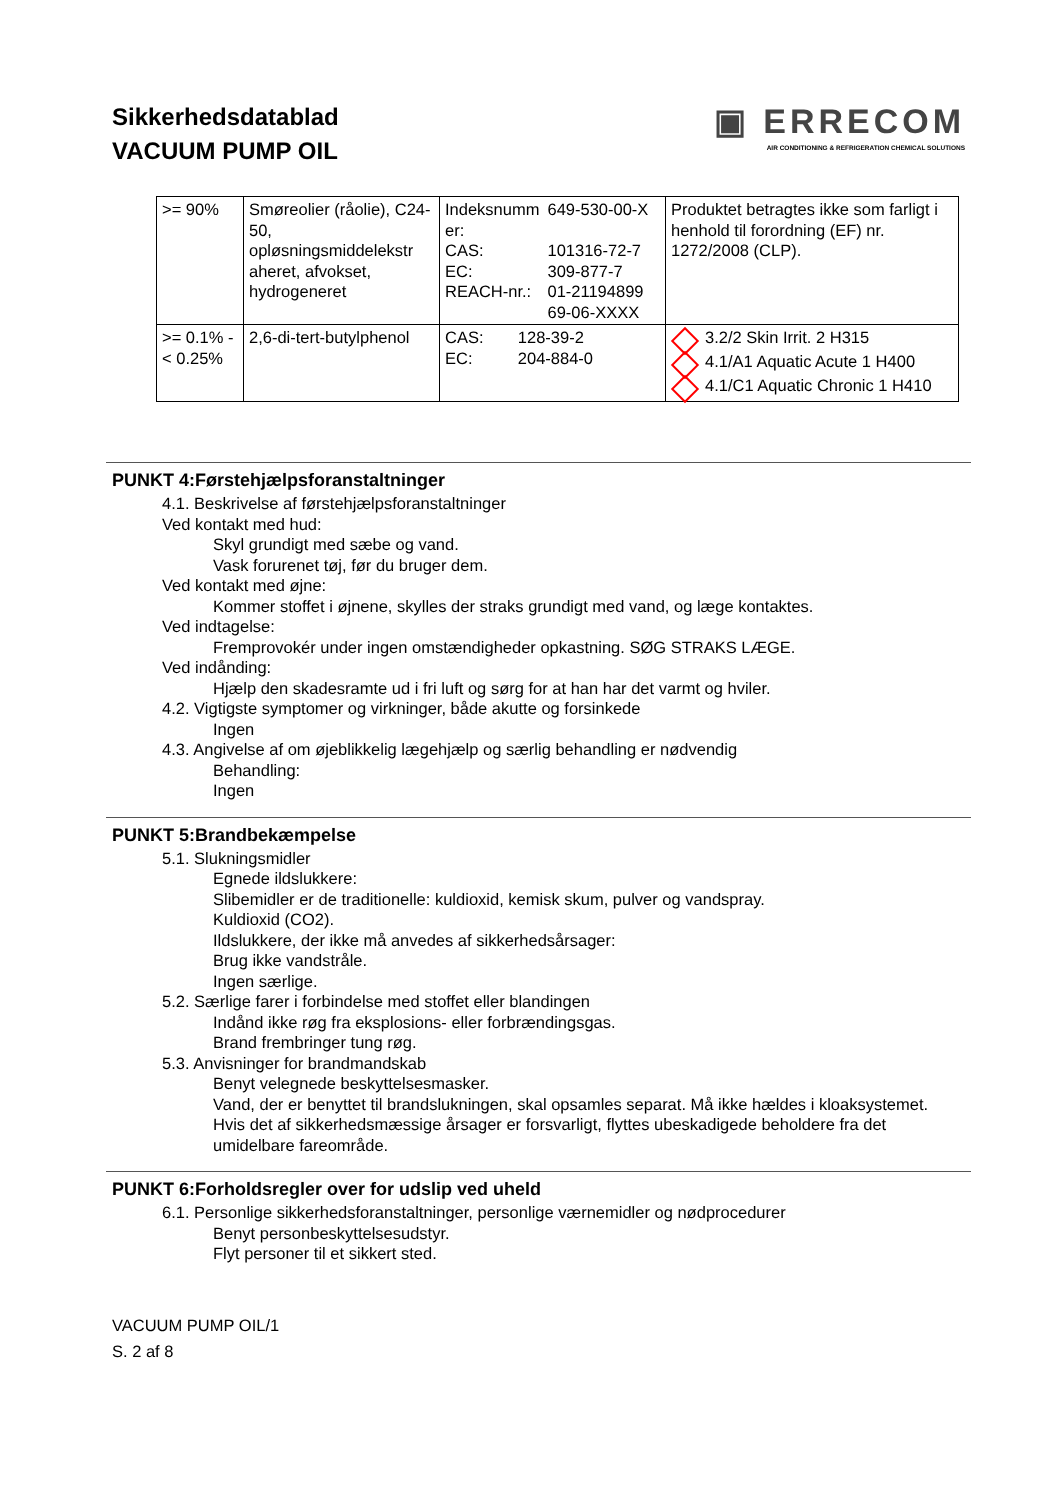Sikkerhedsdatablad
VACUUM PUMP OIL
▣ ERRECOM
AIR CONDITIONING & REFRIGERATION CHEMICAL SOLUTIONS
| >= 90% | Smøreolier (råolie), C24-50, opløsningsmiddelekstr aheret, afvokset, hydrogeneret | / Indeksnumm er: / 649-530-00-X / / CAS: / 101316-72-7 / / EC: / 309-877-7 / / REACH-nr.: / 01-21194899 69-06-XXXX / | Produktet betragtes ikke som farligt i henhold til forordning (EF) nr. 1272/2008 (CLP). |
| >= 0.1% - < 0.25% | 2,6-di-tert-butylphenol | / CAS: / 128-39-2 / / EC: / 204-884-0 / | 3.2/2 Skin Irrit. 2 H315 4.1/A1 Aquatic Acute 1 H400 4.1/C1 Aquatic Chronic 1 H410 |
PUNKT 4:Førstehjælpsforanstaltninger
4.1. Beskrivelse af førstehjælpsforanstaltninger
Ved kontakt med hud:
Skyl grundigt med sæbe og vand.
Vask forurenet tøj, før du bruger dem.
Ved kontakt med øjne:
Kommer stoffet i øjnene, skylles der straks grundigt med vand, og læge kontaktes.
Ved indtagelse:
Fremprovokér under ingen omstændigheder opkastning. SØG STRAKS LÆGE.
Ved indånding:
Hjælp den skadesramte ud i fri luft og sørg for at han har det varmt og hviler.
4.2. Vigtigste symptomer og virkninger, både akutte og forsinkede
Ingen
4.3. Angivelse af om øjeblikkelig lægehjælp og særlig behandling er nødvendig
Behandling:
Ingen
PUNKT 5:Brandbekæmpelse
5.1. Slukningsmidler
Egnede ildslukkere:
Slibemidler er de traditionelle: kuldioxid, kemisk skum, pulver og vandspray.
Kuldioxid (CO2).
Ildslukkere, der ikke må anvedes af sikkerhedsårsager:
Brug ikke vandstråle.
Ingen særlige.
5.2. Særlige farer i forbindelse med stoffet eller blandingen
Indånd ikke røg fra eksplosions- eller forbrændingsgas.
Brand frembringer tung røg.
5.3. Anvisninger for brandmandskab
Benyt velegnede beskyttelsesmasker.
Vand, der er benyttet til brandslukningen, skal opsamles separat. Må ikke hældes i kloaksystemet.
Hvis det af sikkerhedsmæssige årsager er forsvarligt, flyttes ubeskadigede beholdere fra det umidelbare fareområde.
PUNKT 6:Forholdsregler over for udslip ved uheld
6.1. Personlige sikkerhedsforanstaltninger, personlige værnemidler og nødprocedurer
Benyt personbeskyttelsesudstyr.
Flyt personer til et sikkert sted.
VACUUM PUMP OIL/1
S. 2 af 8